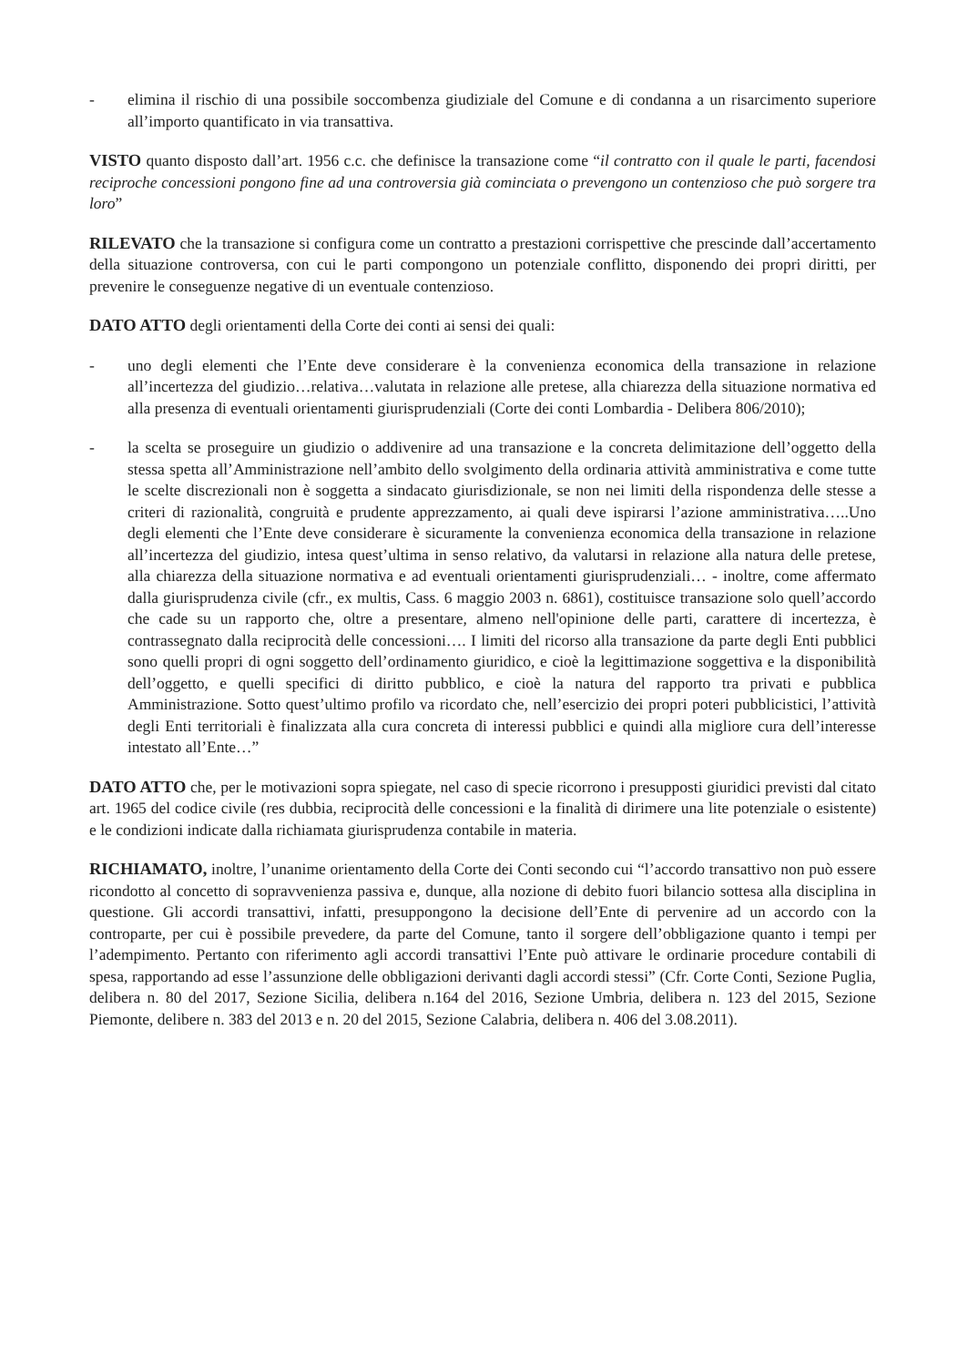- elimina il rischio di una possibile soccombenza giudiziale del Comune e di condanna a un risarcimento superiore all’importo quantificato in via transattiva.
VISTO quanto disposto dall’art. 1956 c.c. che definisce la transazione come “il contratto con il quale le parti, facendosi reciproche concessioni pongono fine ad una controversia già cominciata o prevengono un contenzioso che può sorgere tra loro”
RILEVATO che la transazione si configura come un contratto a prestazioni corrispettive che prescinde dall’accertamento della situazione controversa, con cui le parti compongono un potenziale conflitto, disponendo dei propri diritti, per prevenire le conseguenze negative di un eventuale contenzioso.
DATO ATTO degli orientamenti della Corte dei conti ai sensi dei quali:
- uno degli elementi che l’Ente deve considerare è la convenienza economica della transazione in relazione all’incertezza del giudizio…relativa…valutata in relazione alle pretese, alla chiarezza della situazione normativa ed alla presenza di eventuali orientamenti giurisprudenziali (Corte dei conti Lombardia - Delibera 806/2010);
- la scelta se proseguire un giudizio o addivenire ad una transazione e la concreta delimitazione dell’oggetto della stessa spetta all’Amministrazione nell’ambito dello svolgimento della ordinaria attività amministrativa e come tutte le scelte discrezionali non è soggetta a sindacato giurisdizionale, se non nei limiti della rispondenza delle stesse a criteri di razionalità, congruità e prudente apprezzamento, ai quali deve ispirarsi l’azione amministrativa…..Uno degli elementi che l’Ente deve considerare è sicuramente la convenienza economica della transazione in relazione all’incertezza del giudizio, intesa quest’ultima in senso relativo, da valutarsi in relazione alla natura delle pretese, alla chiarezza della situazione normativa e ad eventuali orientamenti giurisprudenziali… - inoltre, come affermato dalla giurisprudenza civile (cfr., ex multis, Cass. 6 maggio 2003 n. 6861), costituisce transazione solo quell’accordo che cade su un rapporto che, oltre a presentare, almeno nell'opinione delle parti, carattere di incertezza, è contrassegnato dalla reciprocità delle concessioni…. I limiti del ricorso alla transazione da parte degli Enti pubblici sono quelli propri di ogni soggetto dell’ordinamento giuridico, e cioè la legittimazione soggettiva e la disponibilità dell’oggetto, e quelli specifici di diritto pubblico, e cioè la natura del rapporto tra privati e pubblica Amministrazione. Sotto quest’ultimo profilo va ricordato che, nell’esercizio dei propri poteri pubblicistici, l’attività degli Enti territoriali è finalizzata alla cura concreta di interessi pubblici e quindi alla migliore cura dell’interesse intestato all’Ente…”
DATO ATTO che, per le motivazioni sopra spiegate, nel caso di specie ricorrono i presupposti giuridici previsti dal citato art. 1965 del codice civile (res dubbia, reciprocità delle concessioni e la finalità di dirimere una lite potenziale o esistente) e le condizioni indicate dalla richiamata giurisprudenza contabile in materia.
RICHIAMATO, inoltre, l’unanime orientamento della Corte dei Conti secondo cui “l’accordo transattivo non può essere ricondotto al concetto di sopravvenienza passiva e, dunque, alla nozione di debito fuori bilancio sottesa alla disciplina in questione. Gli accordi transattivi, infatti, presuppongono la decisione dell’Ente di pervenire ad un accordo con la controparte, per cui è possibile prevedere, da parte del Comune, tanto il sorgere dell’obbligazione quanto i tempi per l’adempimento. Pertanto con riferimento agli accordi transattivi l’Ente può attivare le ordinarie procedure contabili di spesa, rapportando ad esse l’assunzione delle obbligazioni derivanti dagli accordi stessi” (Cfr. Corte Conti, Sezione Puglia, delibera n. 80 del 2017, Sezione Sicilia, delibera n.164 del 2016, Sezione Umbria, delibera n. 123 del 2015, Sezione Piemonte, delibere n. 383 del 2013 e n. 20 del 2015, Sezione Calabria, delibera n. 406 del 3.08.2011).